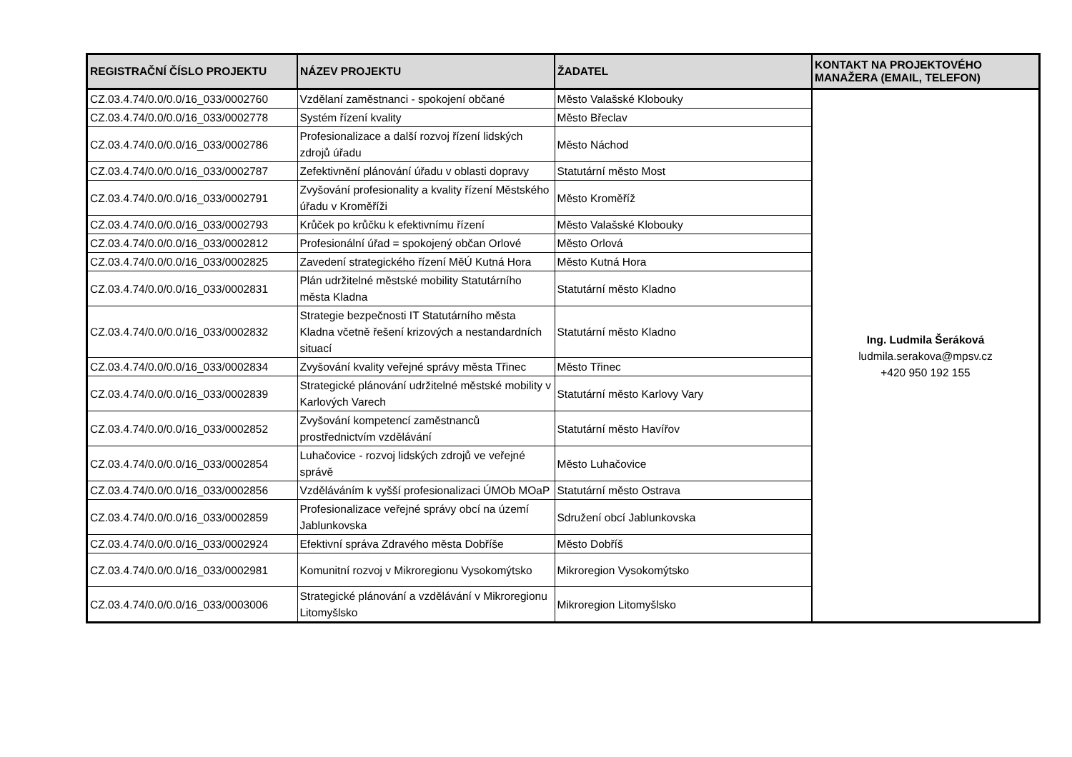| REGISTRAČNÍ ČÍSLO PROJEKTU | NÁZEV PROJEKTU | ŽADATEL | KONTAKT NA PROJEKTOVÉHO MANAŽERA (EMAIL, TELEFON) |
| --- | --- | --- | --- |
| CZ.03.4.74/0.0/0.0/16_033/0002760 | Vzdělaní zaměstnanci - spokojení občané | Město Valašské Klobouky | Ing. Ludmila Šeráková ludmila.serakova@mpsv.cz +420 950 192 155 |
| CZ.03.4.74/0.0/0.0/16_033/0002778 | Systém řízení kvality | Město Břeclav | |
| CZ.03.4.74/0.0/0.0/16_033/0002786 | Profesionalizace a další rozvoj řízení lidských zdrojů úřadu | Město Náchod | |
| CZ.03.4.74/0.0/0.0/16_033/0002787 | Zefektivnění plánování úřadu v oblasti dopravy | Statutární město Most | |
| CZ.03.4.74/0.0/0.0/16_033/0002791 | Zvyšování profesionality a kvality řízení Městského úřadu v Kroměříži | Město Kroměříž | |
| CZ.03.4.74/0.0/0.0/16_033/0002793 | Krůček po krůčku k efektivnímu řízení | Město Valašské Klobouky | |
| CZ.03.4.74/0.0/0.0/16_033/0002812 | Profesionální úřad = spokojený občan Orlové | Město Orlová | |
| CZ.03.4.74/0.0/0.0/16_033/0002825 | Zavedení strategického řízení MěÚ Kutná Hora | Město Kutná Hora | |
| CZ.03.4.74/0.0/0.0/16_033/0002831 | Plán udržitelné městské mobility Statutárního města Kladna | Statutární město Kladno | |
| CZ.03.4.74/0.0/0.0/16_033/0002832 | Strategie bezpečnosti IT Statutárního města Kladna včetně řešení krizových a nestandardních situací | Statutární město Kladno | |
| CZ.03.4.74/0.0/0.0/16_033/0002834 | Zvyšování kvality veřejné správy města Třinec | Město Třinec | |
| CZ.03.4.74/0.0/0.0/16_033/0002839 | Strategické plánování udržitelné městské mobility v Karlových Varech | Statutární město Karlovy Vary | |
| CZ.03.4.74/0.0/0.0/16_033/0002852 | Zvyšování kompetencí zaměstnanců prostřednictvím vzdělávání | Statutární město Havířov | |
| CZ.03.4.74/0.0/0.0/16_033/0002854 | Luhačovice - rozvoj lidských zdrojů ve veřejné správě | Město Luhačovice | |
| CZ.03.4.74/0.0/0.0/16_033/0002856 | Vzděláváním k vyšší profesionalizaci ÚMOb MOaP | Statutární město Ostrava | |
| CZ.03.4.74/0.0/0.0/16_033/0002859 | Profesionalizace veřejné správy obcí na území Jablunkovska | Sdružení obcí Jablunkovska | |
| CZ.03.4.74/0.0/0.0/16_033/0002924 | Efektivní správa Zdravého města Dobříše | Město Dobříš | |
| CZ.03.4.74/0.0/0.0/16_033/0002981 | Komunitní rozvoj v Mikroregionu Vysokomýtsko | Mikroregion Vysokomýtsko | |
| CZ.03.4.74/0.0/0.0/16_033/0003006 | Strategické plánování a vzdělávání v Mikroregionu Litomyšlsko | Mikroregion Litomyšlsko | |